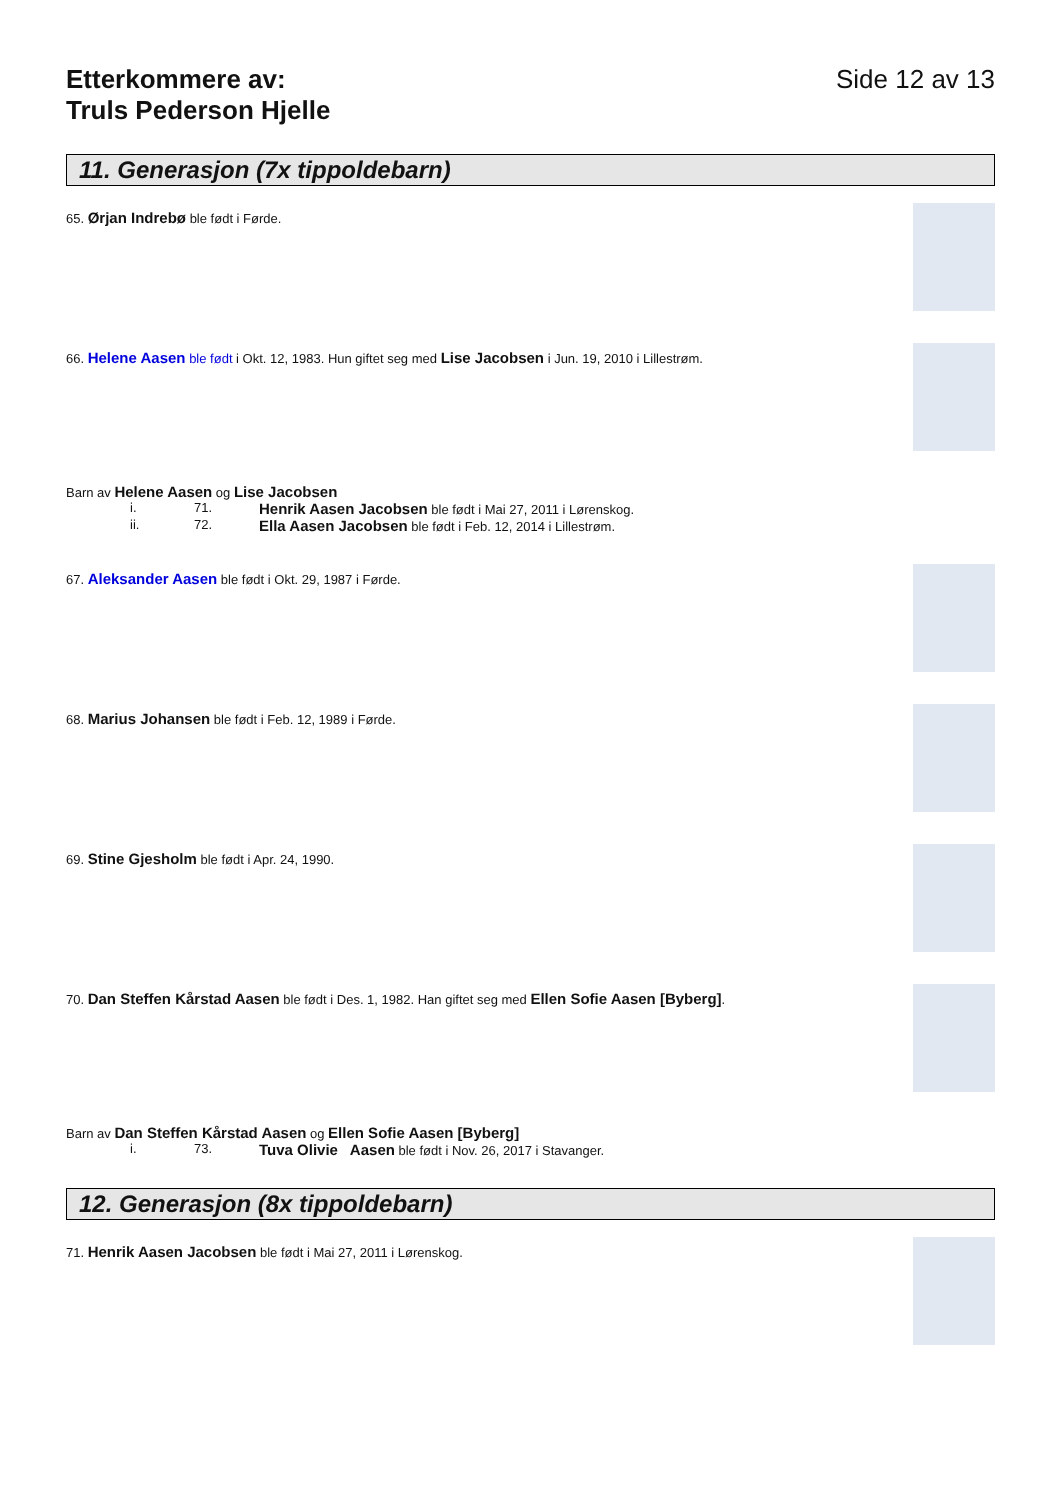Etterkommere av:
Truls Pederson Hjelle
Side 12 av 13
11. Generasjon (7x tippoldebarn)
65. Ørjan Indrebø ble født i Førde.
66. Helene Aasen ble født i Okt. 12, 1983. Hun giftet seg med Lise Jacobsen i Jun. 19, 2010 i Lillestrøm.
Barn av Helene Aasen og Lise Jacobsen
i. 71. Henrik Aasen Jacobsen ble født i Mai 27, 2011 i Lørenskog.
ii. 72. Ella Aasen Jacobsen ble født i Feb. 12, 2014 i Lillestrøm.
67. Aleksander Aasen ble født i Okt. 29, 1987 i Førde.
68. Marius Johansen ble født i Feb. 12, 1989 i Førde.
69. Stine Gjesholm ble født i Apr. 24, 1990.
70. Dan Steffen Kårstad Aasen ble født i Des. 1, 1982. Han giftet seg med Ellen Sofie Aasen [Byberg].
Barn av Dan Steffen Kårstad Aasen og Ellen Sofie Aasen [Byberg]
i. 73. Tuva Olivie Aasen ble født i Nov. 26, 2017 i Stavanger.
12. Generasjon (8x tippoldebarn)
71. Henrik Aasen Jacobsen ble født i Mai 27, 2011 i Lørenskog.